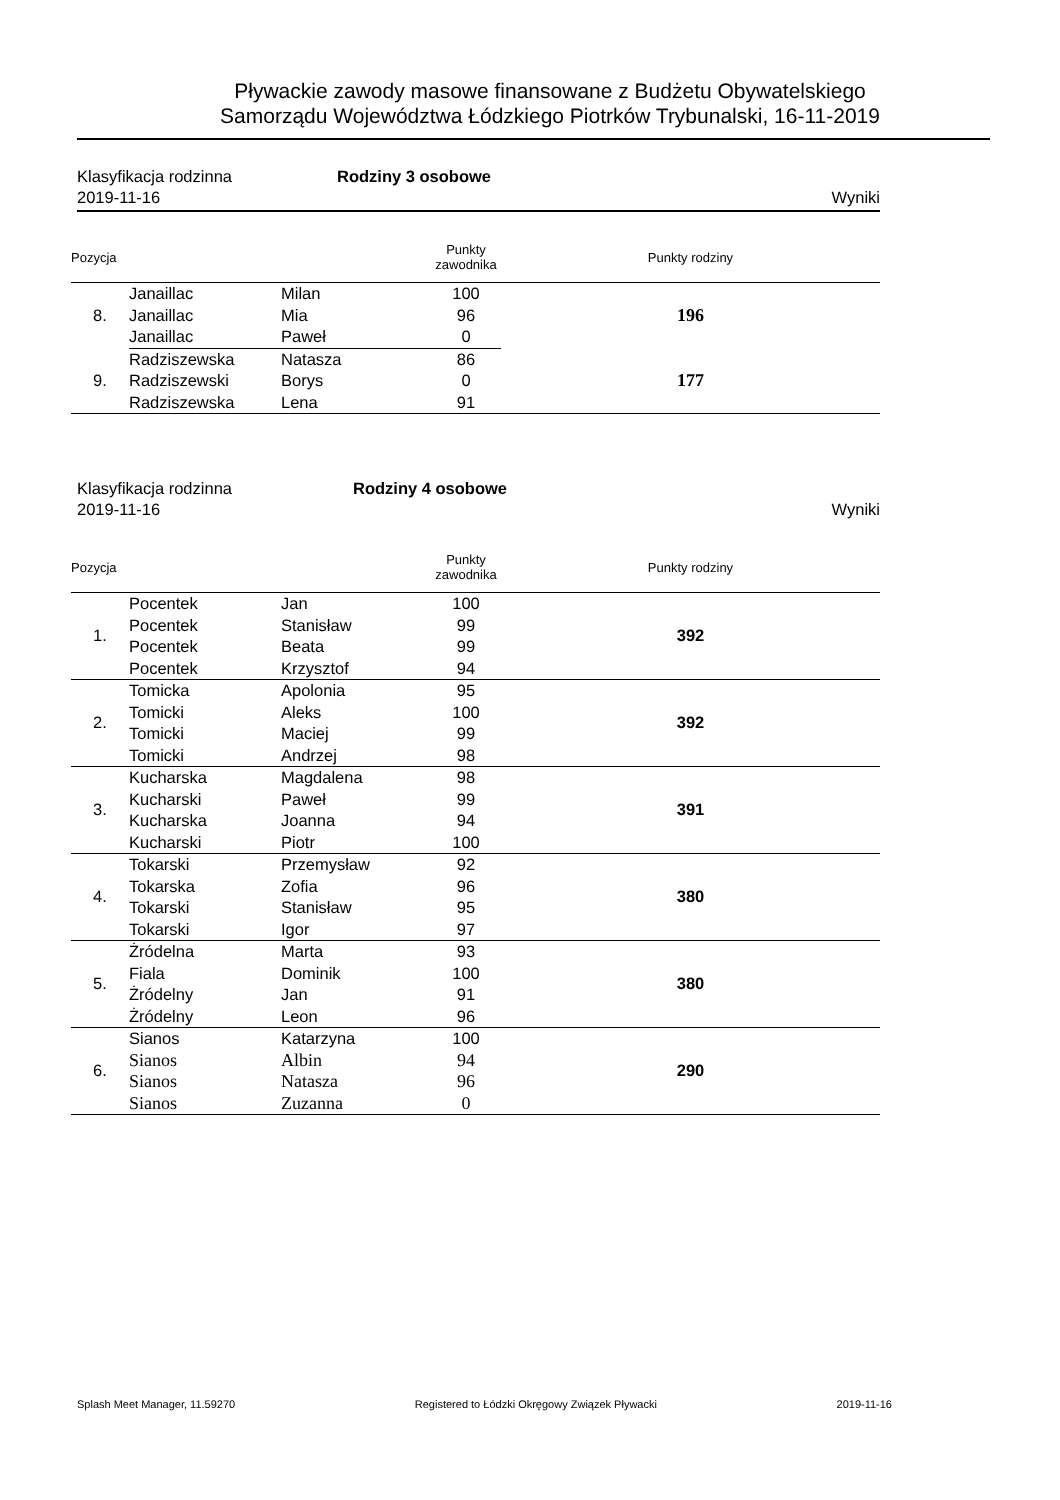Pływackie zawody masowe finansowane z Budżetu Obywatelskiego Samorządu Województwa Łódzkiego Piotrków Trybunalski, 16-11-2019
Klasyfikacja rodzinna
2019-11-16 Rodziny 3 osobowe
Wyniki
| Pozycja | | | Punkty zawodnika | Punkty rodziny |
| --- | --- | --- | --- | --- |
| 8. | Janaillac | Milan | 100 | 196 |
| | Janaillac | Mia | 96 | |
| | Janaillac | Paweł | 0 | |
| 9. | Radziszewska | Natasza | 86 | 177 |
| | Radziszewski | Borys | 0 | |
| | Radziszewska | Lena | 91 | |
Klasyfikacja rodzinna
2019-11-16 Rodziny 4 osobowe
Wyniki
| Pozycja | | | Punkty zawodnika | Punkty rodziny |
| --- | --- | --- | --- | --- |
| 1. | Pocentek | Jan | 100 | 392 |
| | Pocentek | Stanisław | 99 | |
| | Pocentek | Beata | 99 | |
| | Pocentek | Krzysztof | 94 | |
| 2. | Tomicka | Apolonia | 95 | 392 |
| | Tomicki | Aleks | 100 | |
| | Tomicki | Maciej | 99 | |
| | Tomicki | Andrzej | 98 | |
| 3. | Kucharska | Magdalena | 98 | 391 |
| | Kucharski | Paweł | 99 | |
| | Kucharska | Joanna | 94 | |
| | Kucharski | Piotr | 100 | |
| 4. | Tokarski | Przemysław | 92 | 380 |
| | Tokarska | Zofia | 96 | |
| | Tokarski | Stanisław | 95 | |
| | Tokarski | Igor | 97 | |
| 5. | Żródelna | Marta | 93 | 380 |
| | Fiala | Dominik | 100 | |
| | Żródelny | Jan | 91 | |
| | Żródelny | Leon | 96 | |
| 6. | Sianos | Katarzyna | 100 | 290 |
| | Sianos | Albin | 94 | |
| | Sianos | Natasza | 96 | |
| | Sianos | Zuzanna | 0 | |
Splash Meet Manager, 11.59270 Registered to Łódzki Okręgowy Związek Pływacki 2019-11-16